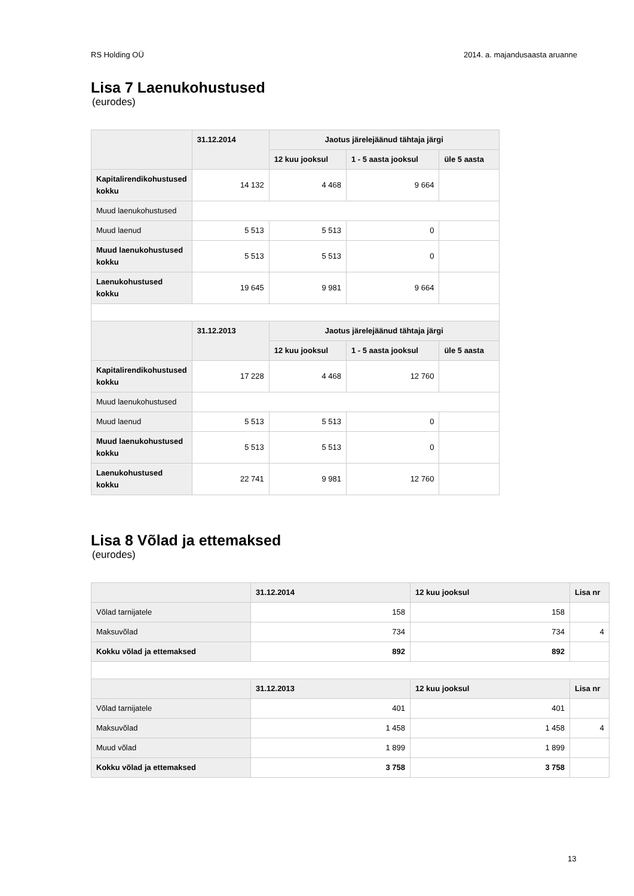RS Holding OÜ 2014. a. majandusaasta aruanne
Lisa 7 Laenukohustused
(eurodes)
| | 31.12.2014 | Jaotus järelejäänud tähtaja järgi | | |
| --- | --- | --- | --- | --- |
| | | 12 kuu jooksul | 1 - 5 aasta jooksul | üle 5 aasta |
| Kapitalirendikohustused kokku | 14 132 | 4 468 | 9 664 | |
| Muud laenukohustused | | | | |
| Muud laenud | 5 513 | 5 513 | 0 | |
| Muud laenukohustused kokku | 5 513 | 5 513 | 0 | |
| Laenukohustused kokku | 19 645 | 9 981 | 9 664 | |
| | 31.12.2013 | Jaotus järelejäänud tähtaja järgi | | |
| | | 12 kuu jooksul | 1 - 5 aasta jooksul | üle 5 aasta |
| Kapitalirendikohustused kokku | 17 228 | 4 468 | 12 760 | |
| Muud laenukohustused | | | | |
| Muud laenud | 5 513 | 5 513 | 0 | |
| Muud laenukohustused kokku | 5 513 | 5 513 | 0 | |
| Laenukohustused kokku | 22 741 | 9 981 | 12 760 | |
Lisa 8 Võlad ja ettemaksed
(eurodes)
| | 31.12.2014 | 12 kuu jooksul | Lisa nr |
| --- | --- | --- | --- |
| Võlad tarnijatele | 158 | 158 | |
| Maksuvõlad | 734 | 734 | 4 |
| Kokku võlad ja ettemaksed | 892 | 892 | |
| | 31.12.2013 | 12 kuu jooksul | Lisa nr |
| Võlad tarnijatele | 401 | 401 | |
| Maksuvõlad | 1 458 | 1 458 | 4 |
| Muud võlad | 1 899 | 1 899 | |
| Kokku võlad ja ettemaksed | 3 758 | 3 758 | |
13